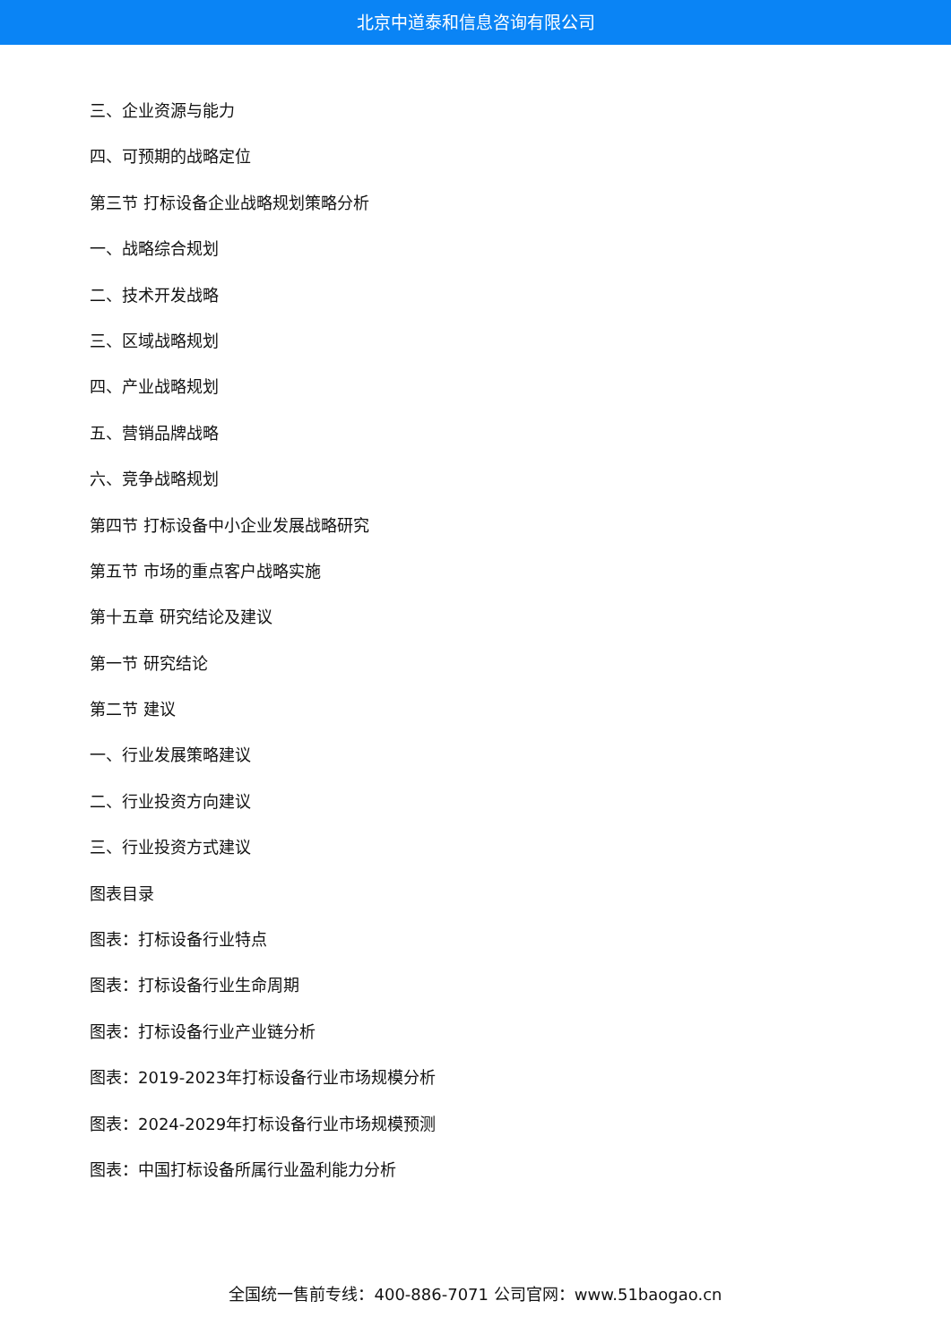北京中道泰和信息咨询有限公司
三、企业资源与能力
四、可预期的战略定位
第三节 打标设备企业战略规划策略分析
一、战略综合规划
二、技术开发战略
三、区域战略规划
四、产业战略规划
五、营销品牌战略
六、竞争战略规划
第四节 打标设备中小企业发展战略研究
第五节 市场的重点客户战略实施
第十五章 研究结论及建议
第一节 研究结论
第二节 建议
一、行业发展策略建议
二、行业投资方向建议
三、行业投资方式建议
图表目录
图表：打标设备行业特点
图表：打标设备行业生命周期
图表：打标设备行业产业链分析
图表：2019-2023年打标设备行业市场规模分析
图表：2024-2029年打标设备行业市场规模预测
图表：中国打标设备所属行业盈利能力分析
全国统一售前专线：400-886-7071 公司官网：www.51baogao.cn